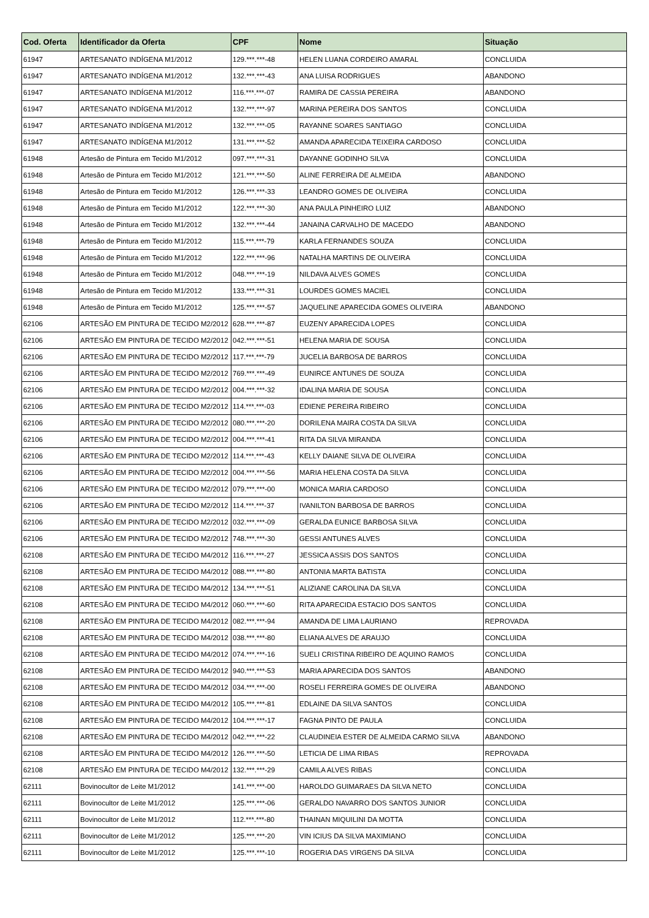| Cod. Oferta | Identificador da Oferta | CPF | Nome | Situação |
| --- | --- | --- | --- | --- |
| 61947 | ARTESANATO INDÍGENA M1/2012 | 129.***.***-48 | HELEN LUANA CORDEIRO AMARAL | CONCLUIDA |
| 61947 | ARTESANATO INDÍGENA M1/2012 | 132.***.***-43 | ANA LUISA RODRIGUES | ABANDONO |
| 61947 | ARTESANATO INDÍGENA M1/2012 | 116.***.***-07 | RAMIRA DE CASSIA PEREIRA | ABANDONO |
| 61947 | ARTESANATO INDÍGENA M1/2012 | 132.***.***-97 | MARINA PEREIRA DOS SANTOS | CONCLUIDA |
| 61947 | ARTESANATO INDÍGENA M1/2012 | 132.***.***-05 | RAYANNE SOARES SANTIAGO | CONCLUIDA |
| 61947 | ARTESANATO INDÍGENA M1/2012 | 131.***.***-52 | AMANDA APARECIDA TEIXEIRA CARDOSO | CONCLUIDA |
| 61948 | Artesão de Pintura em Tecido M1/2012 | 097.***.***-31 | DAYANNE GODINHO SILVA | CONCLUIDA |
| 61948 | Artesão de Pintura em Tecido M1/2012 | 121.***.***-50 | ALINE FERREIRA DE ALMEIDA | ABANDONO |
| 61948 | Artesão de Pintura em Tecido M1/2012 | 126.***.***-33 | LEANDRO GOMES DE OLIVEIRA | CONCLUIDA |
| 61948 | Artesão de Pintura em Tecido M1/2012 | 122.***.***-30 | ANA PAULA PINHEIRO LUIZ | ABANDONO |
| 61948 | Artesão de Pintura em Tecido M1/2012 | 132.***.***-44 | JANAINA CARVALHO DE MACEDO | ABANDONO |
| 61948 | Artesão de Pintura em Tecido M1/2012 | 115.***.***-79 | KARLA FERNANDES SOUZA | CONCLUIDA |
| 61948 | Artesão de Pintura em Tecido M1/2012 | 122.***.***-96 | NATALHA MARTINS DE OLIVEIRA | CONCLUIDA |
| 61948 | Artesão de Pintura em Tecido M1/2012 | 048.***.***-19 | NILDAVA ALVES GOMES | CONCLUIDA |
| 61948 | Artesão de Pintura em Tecido M1/2012 | 133.***.***-31 | LOURDES GOMES MACIEL | CONCLUIDA |
| 61948 | Artesão de Pintura em Tecido M1/2012 | 125.***.***-57 | JAQUELINE APARECIDA GOMES OLIVEIRA | ABANDONO |
| 62106 | ARTESÃO EM PINTURA DE TECIDO M2/2012 | 628.***.***-87 | EUZENY APARECIDA LOPES | CONCLUIDA |
| 62106 | ARTESÃO EM PINTURA DE TECIDO M2/2012 | 042.***.***-51 | HELENA MARIA DE SOUSA | CONCLUIDA |
| 62106 | ARTESÃO EM PINTURA DE TECIDO M2/2012 | 117.***.***-79 | JUCELIA BARBOSA DE BARROS | CONCLUIDA |
| 62106 | ARTESÃO EM PINTURA DE TECIDO M2/2012 | 769.***.***-49 | EUNIRCE ANTUNES DE SOUZA | CONCLUIDA |
| 62106 | ARTESÃO EM PINTURA DE TECIDO M2/2012 | 004.***.***-32 | IDALINA MARIA DE SOUSA | CONCLUIDA |
| 62106 | ARTESÃO EM PINTURA DE TECIDO M2/2012 | 114.***.***-03 | EDIENE PEREIRA RIBEIRO | CONCLUIDA |
| 62106 | ARTESÃO EM PINTURA DE TECIDO M2/2012 | 080.***.***-20 | DORILENA MAIRA COSTA DA SILVA | CONCLUIDA |
| 62106 | ARTESÃO EM PINTURA DE TECIDO M2/2012 | 004.***.***-41 | RITA DA SILVA MIRANDA | CONCLUIDA |
| 62106 | ARTESÃO EM PINTURA DE TECIDO M2/2012 | 114.***.***-43 | KELLY DAIANE SILVA DE OLIVEIRA | CONCLUIDA |
| 62106 | ARTESÃO EM PINTURA DE TECIDO M2/2012 | 004.***.***-56 | MARIA HELENA COSTA DA SILVA | CONCLUIDA |
| 62106 | ARTESÃO EM PINTURA DE TECIDO M2/2012 | 079.***.***-00 | MONICA MARIA CARDOSO | CONCLUIDA |
| 62106 | ARTESÃO EM PINTURA DE TECIDO M2/2012 | 114.***.***-37 | IVANILTON BARBOSA DE BARROS | CONCLUIDA |
| 62106 | ARTESÃO EM PINTURA DE TECIDO M2/2012 | 032.***.***-09 | GERALDA EUNICE BARBOSA SILVA | CONCLUIDA |
| 62106 | ARTESÃO EM PINTURA DE TECIDO M2/2012 | 748.***.***-30 | GESSI ANTUNES ALVES | CONCLUIDA |
| 62108 | ARTESÃO EM PINTURA DE TECIDO M4/2012 | 116.***.***-27 | JESSICA ASSIS DOS SANTOS | CONCLUIDA |
| 62108 | ARTESÃO EM PINTURA DE TECIDO M4/2012 | 088.***.***-80 | ANTONIA MARTA BATISTA | CONCLUIDA |
| 62108 | ARTESÃO EM PINTURA DE TECIDO M4/2012 | 134.***.***-51 | ALIZIANE CAROLINA DA SILVA | CONCLUIDA |
| 62108 | ARTESÃO EM PINTURA DE TECIDO M4/2012 | 060.***.***-60 | RITA APARECIDA ESTACIO DOS SANTOS | CONCLUIDA |
| 62108 | ARTESÃO EM PINTURA DE TECIDO M4/2012 | 082.***.***-94 | AMANDA DE LIMA LAURIANO | REPROVADA |
| 62108 | ARTESÃO EM PINTURA DE TECIDO M4/2012 | 038.***.***-80 | ELIANA ALVES DE ARAUJO | CONCLUIDA |
| 62108 | ARTESÃO EM PINTURA DE TECIDO M4/2012 | 074.***.***-16 | SUELI CRISTINA RIBEIRO DE AQUINO RAMOS | CONCLUIDA |
| 62108 | ARTESÃO EM PINTURA DE TECIDO M4/2012 | 940.***.***-53 | MARIA APARECIDA DOS SANTOS | ABANDONO |
| 62108 | ARTESÃO EM PINTURA DE TECIDO M4/2012 | 034.***.***-00 | ROSELI FERREIRA GOMES DE OLIVEIRA | ABANDONO |
| 62108 | ARTESÃO EM PINTURA DE TECIDO M4/2012 | 105.***.***-81 | EDLAINE DA SILVA SANTOS | CONCLUIDA |
| 62108 | ARTESÃO EM PINTURA DE TECIDO M4/2012 | 104.***.***-17 | FAGNA PINTO DE PAULA | CONCLUIDA |
| 62108 | ARTESÃO EM PINTURA DE TECIDO M4/2012 | 042.***.***-22 | CLAUDINEIA ESTER DE ALMEIDA CARMO SILVA | ABANDONO |
| 62108 | ARTESÃO EM PINTURA DE TECIDO M4/2012 | 126.***.***-50 | LETICIA DE LIMA RIBAS | REPROVADA |
| 62108 | ARTESÃO EM PINTURA DE TECIDO M4/2012 | 132.***.***-29 | CAMILA ALVES RIBAS | CONCLUIDA |
| 62111 | Bovinocultor de Leite M1/2012 | 141.***.***-00 | HAROLDO GUIMARAES DA SILVA NETO | CONCLUIDA |
| 62111 | Bovinocultor de Leite M1/2012 | 125.***.***-06 | GERALDO NAVARRO DOS SANTOS JUNIOR | CONCLUIDA |
| 62111 | Bovinocultor de Leite M1/2012 | 112.***.***-80 | THAINAN MIQUILINI DA MOTTA | CONCLUIDA |
| 62111 | Bovinocultor de Leite M1/2012 | 125.***.***-20 | VIN ICIUS DA SILVA MAXIMIANO | CONCLUIDA |
| 62111 | Bovinocultor de Leite M1/2012 | 125.***.***-10 | ROGERIA DAS VIRGENS DA SILVA | CONCLUIDA |